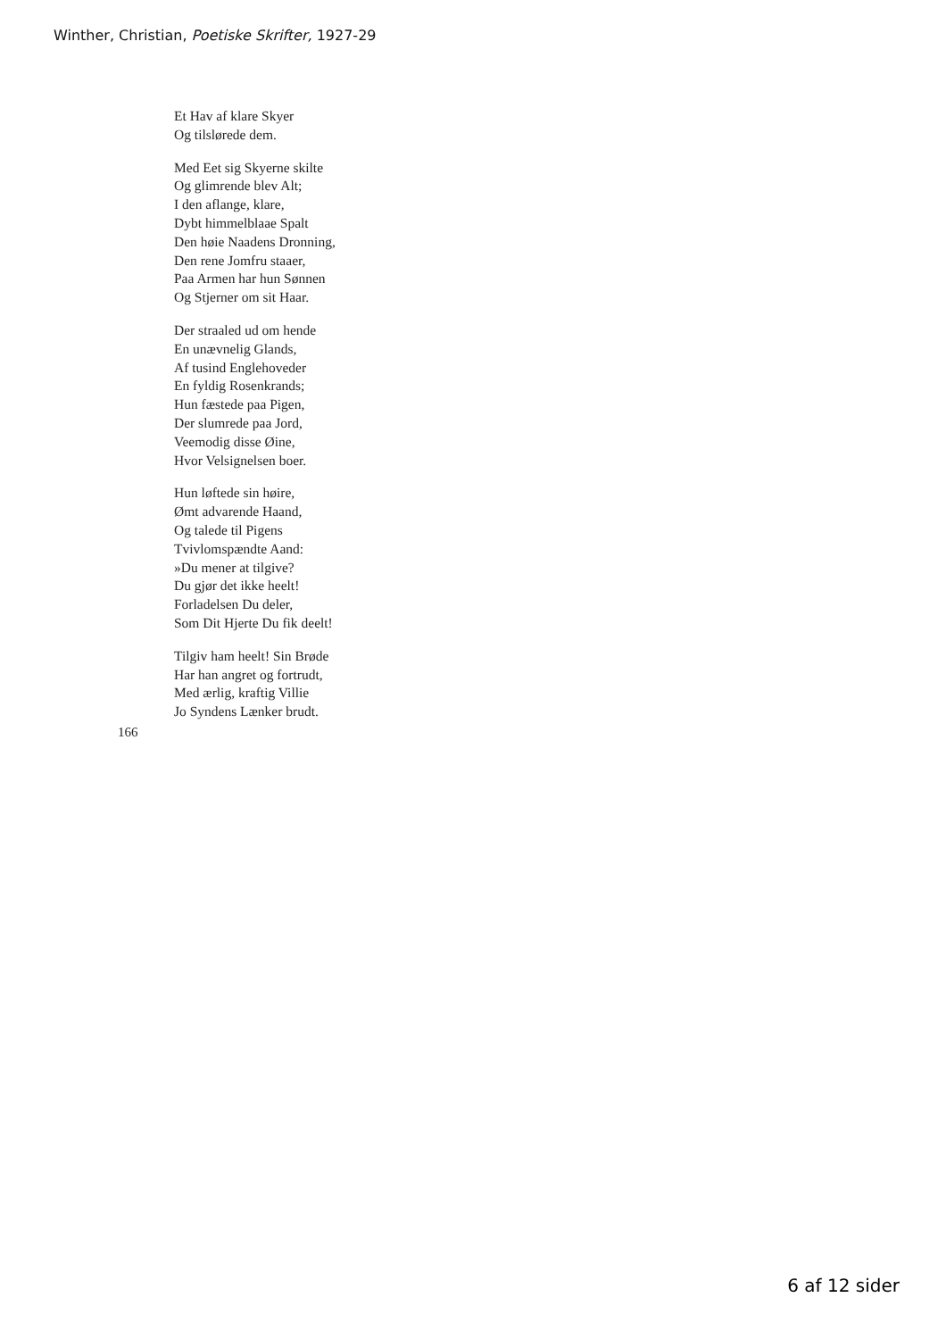Winther, Christian, Poetiske Skrifter, 1927-29
Et Hav af klare Skyer
Og tilslørede dem.
Med Eet sig Skyerne skilte
Og glimrende blev Alt;
I den aflange, klare,
Dybt himmelblaae Spalt
Den høie Naadens Dronning,
Den rene Jomfru staaer,
Paa Armen har hun Sønnen
Og Stjerner om sit Haar.
Der straaled ud om hende
En unævnelig Glands,
Af tusind Englehoveder
En fyldig Rosenkrands;
Hun fæstede paa Pigen,
Der slumrede paa Jord,
Veemodig disse Øine,
Hvor Velsignelsen boer.
Hun løftede sin høire,
Ømt advarende Haand,
Og talede til Pigens
Tvivlomspændte Aand:
»Du mener at tilgive?
Du gjør det ikke heelt!
Forladelsen Du deler,
Som Dit Hjerte Du fik deelt!
Tilgiv ham heelt! Sin Brøde
Har han angret og fortrudt,
Med ærlig, kraftig Villie
Jo Syndens Lænker brudt.
166
6 af 12 sider